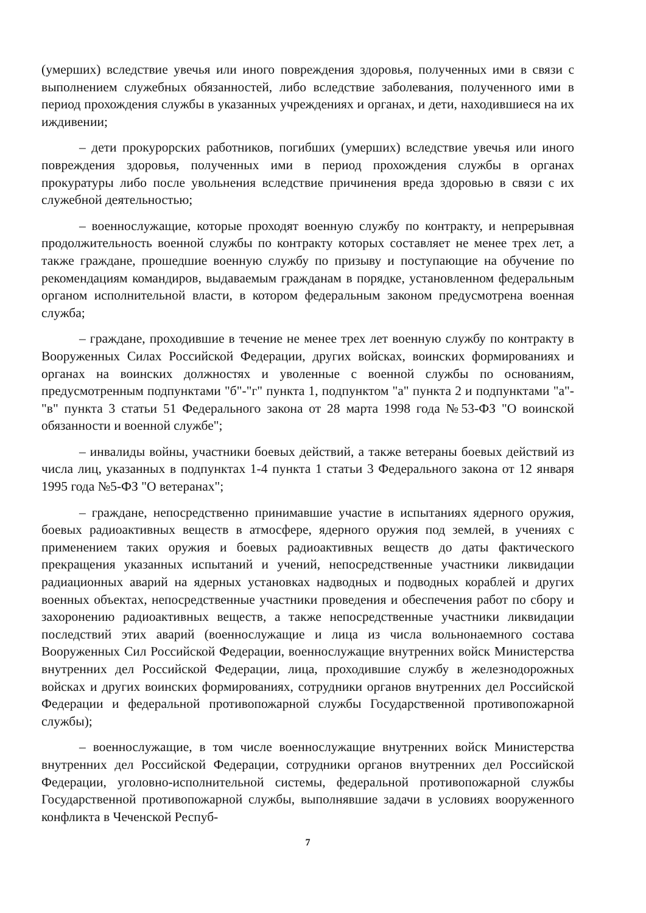(умерших) вследствие увечья или иного повреждения здоровья, полученных ими в связи с выполнением служебных обязанностей, либо вследствие заболевания, полученного ими в период прохождения службы в указанных учреждениях и органах, и дети, находившиеся на их иждивении;
– дети прокурорских работников, погибших (умерших) вследствие увечья или иного повреждения здоровья, полученных ими в период прохождения службы в органах прокуратуры либо после увольнения вследствие причинения вреда здоровью в связи с их служебной деятельностью;
– военнослужащие, которые проходят военную службу по контракту, и непрерывная продолжительность военной службы по контракту которых составляет не менее трех лет, а также граждане, прошедшие военную службу по призыву и поступающие на обучение по рекомендациям командиров, выдаваемым гражданам в порядке, установленном федеральным органом исполнительной власти, в котором федеральным законом предусмотрена военная служба;
– граждане, проходившие в течение не менее трех лет военную службу по контракту в Вооруженных Силах Российской Федерации, других войсках, воинских формированиях и органах на воинских должностях и уволенные с военной службы по основаниям, предусмотренным подпунктами "б"-"г" пункта 1, подпунктом "а" пункта 2 и подпунктами "а"-"в" пункта 3 статьи 51 Федерального закона от 28 марта 1998 года №53-ФЗ "О воинской обязанности и военной службе";
– инвалиды войны, участники боевых действий, а также ветераны боевых действий из числа лиц, указанных в подпунктах 1-4 пункта 1 статьи 3 Федерального закона от 12 января 1995 года №5-ФЗ "О ветеранах";
– граждане, непосредственно принимавшие участие в испытаниях ядерного оружия, боевых радиоактивных веществ в атмосфере, ядерного оружия под землей, в учениях с применением таких оружия и боевых радиоактивных веществ до даты фактического прекращения указанных испытаний и учений, непосредственные участники ликвидации радиационных аварий на ядерных установках надводных и подводных кораблей и других военных объектах, непосредственные участники проведения и обеспечения работ по сбору и захоронению радиоактивных веществ, а также непосредственные участники ликвидации последствий этих аварий (военнослужащие и лица из числа вольнонаемного состава Вооруженных Сил Российской Федерации, военнослужащие внутренних войск Министерства внутренних дел Российской Федерации, лица, проходившие службу в железнодорожных войсках и других воинских формированиях, сотрудники органов внутренних дел Российской Федерации и федеральной противопожарной службы Государственной противопожарной службы);
– военнослужащие, в том числе военнослужащие внутренних войск Министерства внутренних дел Российской Федерации, сотрудники органов внутренних дел Российской Федерации, уголовно-исполнительной системы, федеральной противопожарной службы Государственной противопожарной службы, выполнявшие задачи в условиях вооруженного конфликта в Чеченской Респуб-
7